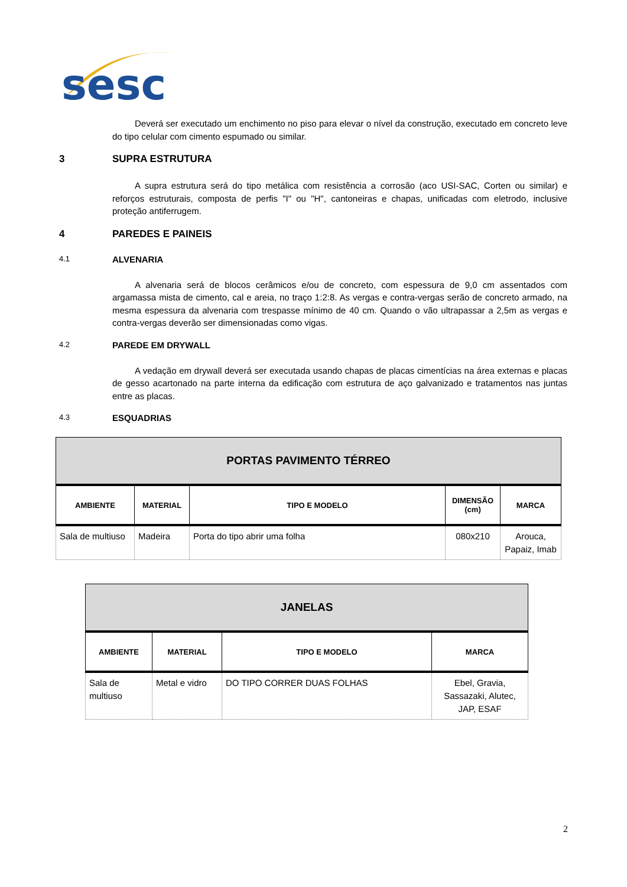sesc
Deverá ser executado um enchimento no piso para elevar o nível da construção, executado em concreto leve do tipo celular com cimento espumado ou similar.
3 SUPRA ESTRUTURA
A supra estrutura será do tipo metálica com resistência a corrosão (aco USI-SAC, Corten ou similar) e reforços estruturais, composta de perfis "I" ou "H", cantoneiras e chapas, unificadas com eletrodo, inclusive proteção antiferrugem.
4 PAREDES E PAINEIS
4.1 ALVENARIA
A alvenaria será de blocos cerâmicos e/ou de concreto, com espessura de 9,0 cm assentados com argamassa mista de cimento, cal e areia, no traço 1:2:8. As vergas e contra-vergas serão de concreto armado, na mesma espessura da alvenaria com trespasse mínimo de 40 cm. Quando o vão ultrapassar a 2,5m as vergas e contra-vergas deverão ser dimensionadas como vigas.
4.2 PAREDE EM DRYWALL
A vedação em drywall deverá ser executada usando chapas de placas cimentícias na área externas e placas de gesso acartonado na parte interna da edificação com estrutura de aço galvanizado e tratamentos nas juntas entre as placas.
4.3 ESQUADRIAS
| PORTAS PAVIMENTO TÉRREO | | | | |
| AMBIENTE | MATERIAL | TIPO E MODELO | DIMENSÃO (cm) | MARCA |
| Sala de multiuso | Madeira | Porta do tipo abrir uma folha | 080x210 | Arouca, Papaiz, Imab |
| JANELAS | | | |
| AMBIENTE | MATERIAL | TIPO E MODELO | MARCA |
| Sala de multiuso | Metal e vidro | DO TIPO CORRER DUAS FOLHAS | Ebel, Gravia, Sassazaki, Alutec, JAP, ESAF |
2